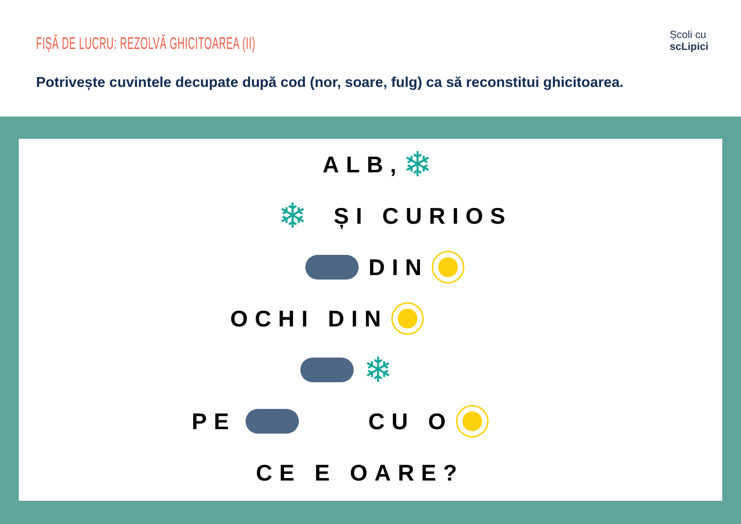FIȘĂ DE LUCRU: REZOLVĂ GHICITOAREA (II)
Școli cu
scLipici
Potrivește cuvintele decupate după cod (nor, soare, fulg) ca să reconstitui ghicitoarea.
ALB, ❄
❄ ȘI CURIOS
DIN
OCHI DIN
❄
PE CU O
CE E OARE?